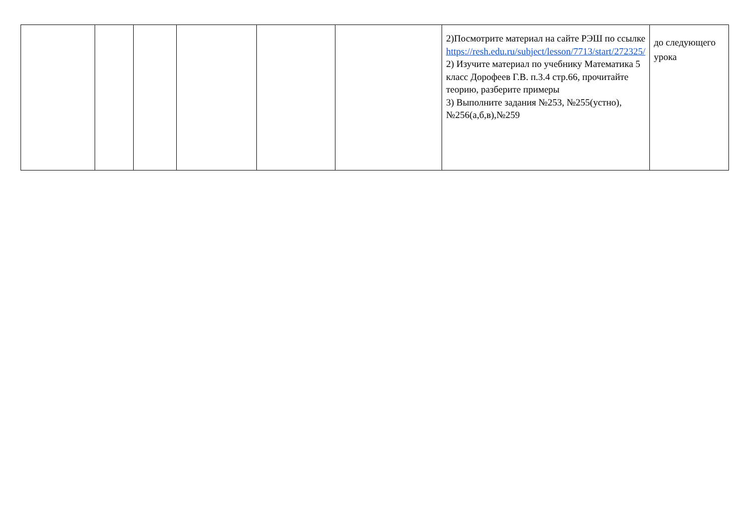| | | | | | | 2)Посмотрите материал на сайте РЭШ по ссылке https://resh.edu.ru/subject/lesson/7713/start/272325/ 2) Изучите материал по учебнику Математика 5 класс Дорофеев Г.В. п.3.4 стр.66, прочитайте теорию, разберите примеры 3) Выполните задания №253, №255(устно), №256(а,б,в),№259 | до следующего урока |